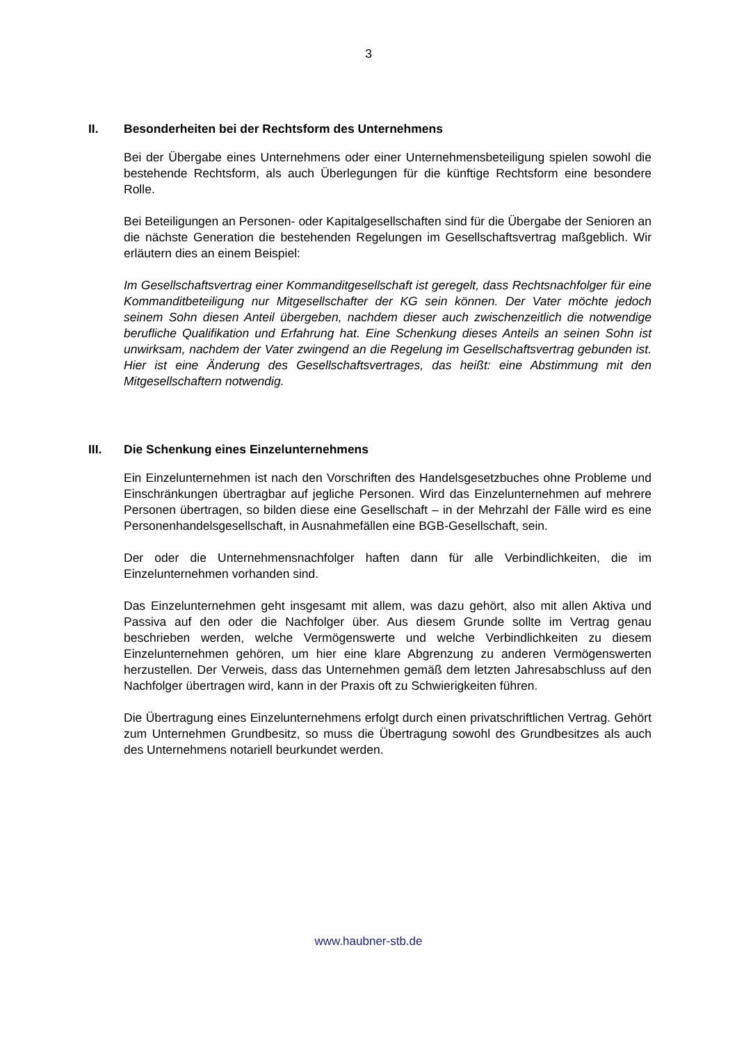3
II. Besonderheiten bei der Rechtsform des Unternehmens
Bei der Übergabe eines Unternehmens oder einer Unternehmensbeteiligung spielen sowohl die bestehende Rechtsform, als auch Überlegungen für die künftige Rechtsform eine besondere Rolle.
Bei Beteiligungen an Personen- oder Kapitalgesellschaften sind für die Übergabe der Senioren an die nächste Generation die bestehenden Regelungen im Gesellschaftsvertrag maßgeblich. Wir erläutern dies an einem Beispiel:
Im Gesellschaftsvertrag einer Kommanditgesellschaft ist geregelt, dass Rechtsnachfolger für eine Kommanditbeteiligung nur Mitgesellschafter der KG sein können. Der Vater möchte jedoch seinem Sohn diesen Anteil übergeben, nachdem dieser auch zwischenzeitlich die notwendige berufliche Qualifikation und Erfahrung hat. Eine Schenkung dieses Anteils an seinen Sohn ist unwirksam, nachdem der Vater zwingend an die Regelung im Gesellschaftsvertrag gebunden ist. Hier ist eine Änderung des Gesellschaftsvertrages, das heißt: eine Abstimmung mit den Mitgesellschaftern notwendig.
III. Die Schenkung eines Einzelunternehmens
Ein Einzelunternehmen ist nach den Vorschriften des Handelsgesetzbuches ohne Probleme und Einschränkungen übertragbar auf jegliche Personen. Wird das Einzelunternehmen auf mehrere Personen übertragen, so bilden diese eine Gesellschaft – in der Mehrzahl der Fälle wird es eine Personenhandelsgesellschaft, in Ausnahmefällen eine BGB-Gesellschaft, sein.
Der oder die Unternehmensnachfolger haften dann für alle Verbindlichkeiten, die im Einzelunternehmen vorhanden sind.
Das Einzelunternehmen geht insgesamt mit allem, was dazu gehört, also mit allen Aktiva und Passiva auf den oder die Nachfolger über. Aus diesem Grunde sollte im Vertrag genau beschrieben werden, welche Vermögenswerte und welche Verbindlichkeiten zu diesem Einzelunternehmen gehören, um hier eine klare Abgrenzung zu anderen Vermögenswerten herzustellen. Der Verweis, dass das Unternehmen gemäß dem letzten Jahresabschluss auf den Nachfolger übertragen wird, kann in der Praxis oft zu Schwierigkeiten führen.
Die Übertragung eines Einzelunternehmens erfolgt durch einen privatschriftlichen Vertrag. Gehört zum Unternehmen Grundbesitz, so muss die Übertragung sowohl des Grundbesitzes als auch des Unternehmens notariell beurkundet werden.
www.haubner-stb.de